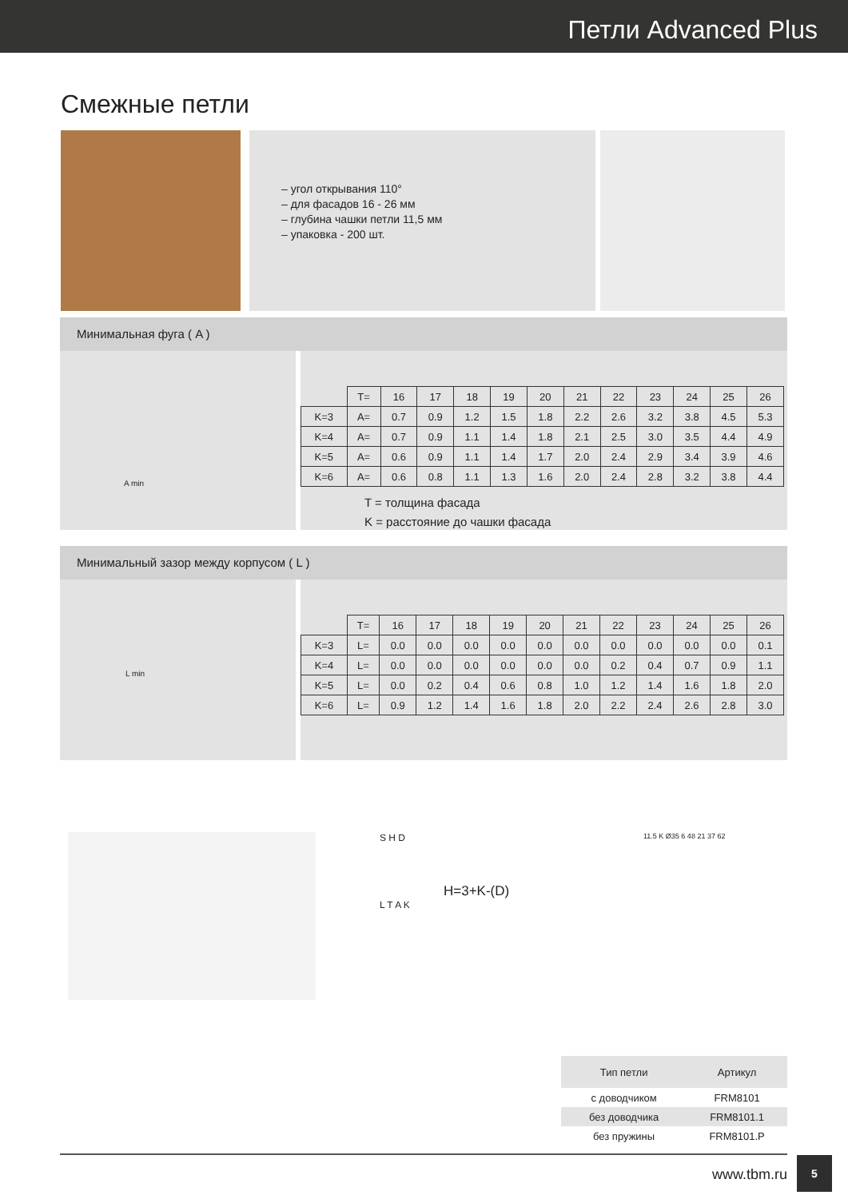Петли Advanced Plus
Смежные петли
– угол открывания 110°
– для фасадов 16 - 26 мм
– глубина чашки петли 11,5 мм
– упаковка - 200 шт.
Минимальная фуга ( A )
A min
| | T= | 16 | 17 | 18 | 19 | 20 | 21 | 22 | 23 | 24 | 25 | 26 |
| K=3 | A= | 0.7 | 0.9 | 1.2 | 1.5 | 1.8 | 2.2 | 2.6 | 3.2 | 3.8 | 4.5 | 5.3 |
| K=4 | A= | 0.7 | 0.9 | 1.1 | 1.4 | 1.8 | 2.1 | 2.5 | 3.0 | 3.5 | 4.4 | 4.9 |
| K=5 | A= | 0.6 | 0.9 | 1.1 | 1.4 | 1.7 | 2.0 | 2.4 | 2.9 | 3.4 | 3.9 | 4.6 |
| K=6 | A= | 0.6 | 0.8 | 1.1 | 1.3 | 1.6 | 2.0 | 2.4 | 2.8 | 3.2 | 3.8 | 4.4 |
T = толщина фасада
K = расстояние до чашки фасада
Минимальный зазор между корпусом ( L )
L min
| | T= | 16 | 17 | 18 | 19 | 20 | 21 | 22 | 23 | 24 | 25 | 26 |
| K=3 | L= | 0.0 | 0.0 | 0.0 | 0.0 | 0.0 | 0.0 | 0.0 | 0.0 | 0.0 | 0.0 | 0.1 |
| K=4 | L= | 0.0 | 0.0 | 0.0 | 0.0 | 0.0 | 0.0 | 0.2 | 0.4 | 0.7 | 0.9 | 1.1 |
| K=5 | L= | 0.0 | 0.2 | 0.4 | 0.6 | 0.8 | 1.0 | 1.2 | 1.4 | 1.6 | 1.8 | 2.0 |
| K=6 | L= | 0.9 | 1.2 | 1.4 | 1.6 | 1.8 | 2.0 | 2.2 | 2.4 | 2.6 | 2.8 | 3.0 |
S H D
H=3+K-(D)
L T A K
11.5 K Ø35 6 48 21 37 62
| Тип петли | Артикул |
| --- | --- |
| с доводчиком | FRM8101 |
| без доводчика | FRM8101.1 |
| без пружины | FRM8101.P |
www.tbm.ru
5